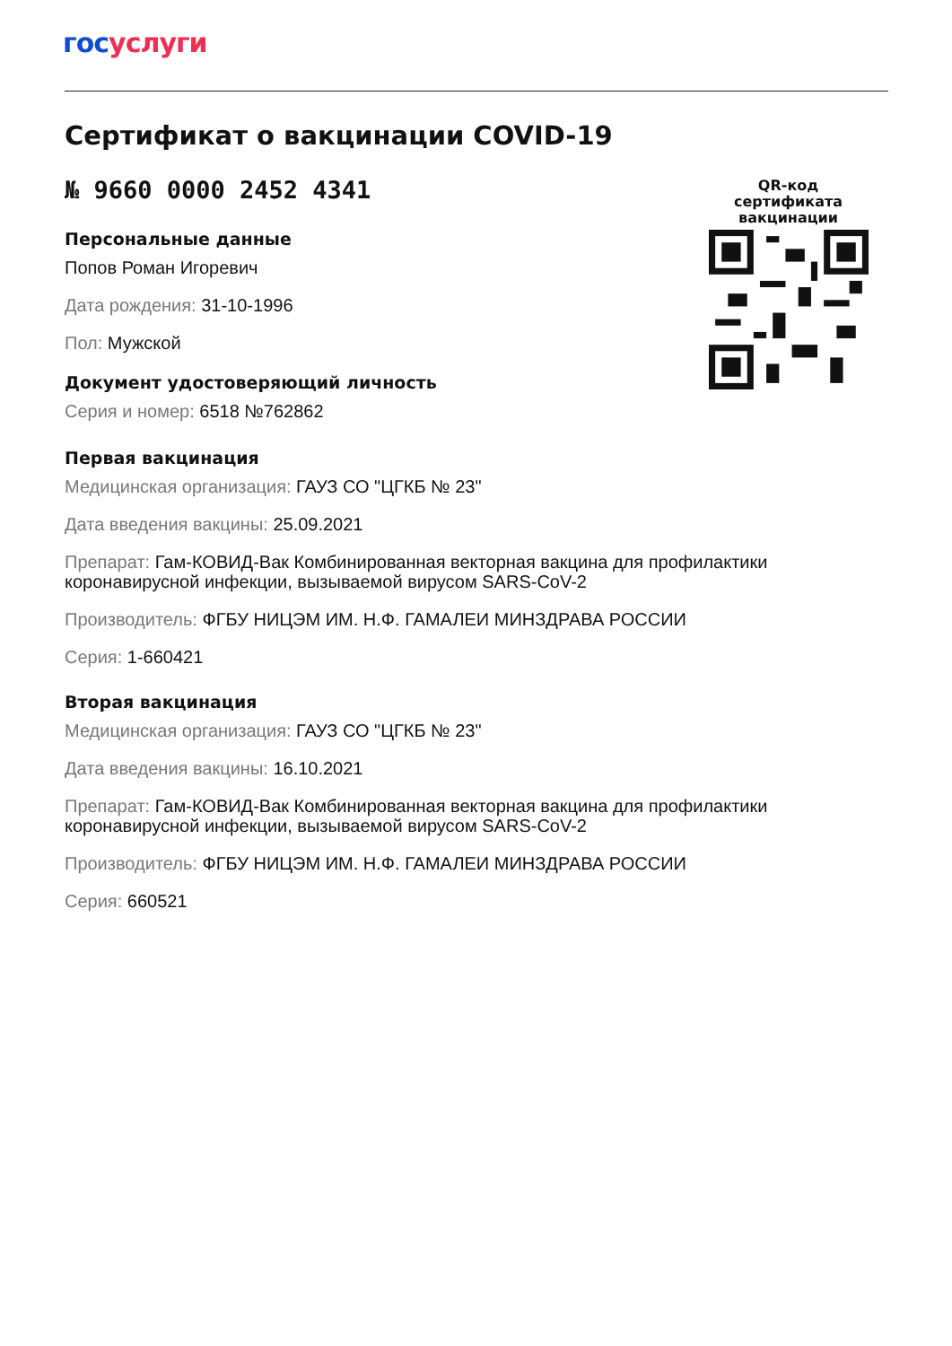гос услуги
Сертификат о вакцинации COVID-19
№ 9660 0000 2452 4341
QR-код сертификата вакцинации
Персональные данные
Попов Роман Игоревич
Дата рождения: 31-10-1996
Пол: Мужской
Документ удостоверяющий личность
Серия и номер: 6518 №762862
Первая вакцинация
Медицинская организация: ГАУЗ СО "ЦГКБ № 23"
Дата введения вакцины: 25.09.2021
Препарат: Гам-КОВИД-Вак Комбинированная векторная вакцина для профилактики коронавирусной инфекции, вызываемой вирусом SARS-CoV-2
Производитель: ФГБУ НИЦЭМ ИМ. Н.Ф. ГАМАЛЕИ МИНЗДРАВА РОССИИ
Серия: 1-660421
Вторая вакцинация
Медицинская организация: ГАУЗ СО "ЦГКБ № 23"
Дата введения вакцины: 16.10.2021
Препарат: Гам-КОВИД-Вак Комбинированная векторная вакцина для профилактики коронавирусной инфекции, вызываемой вирусом SARS-CoV-2
Производитель: ФГБУ НИЦЭМ ИМ. Н.Ф. ГАМАЛЕИ МИНЗДРАВА РОССИИ
Серия: 660521